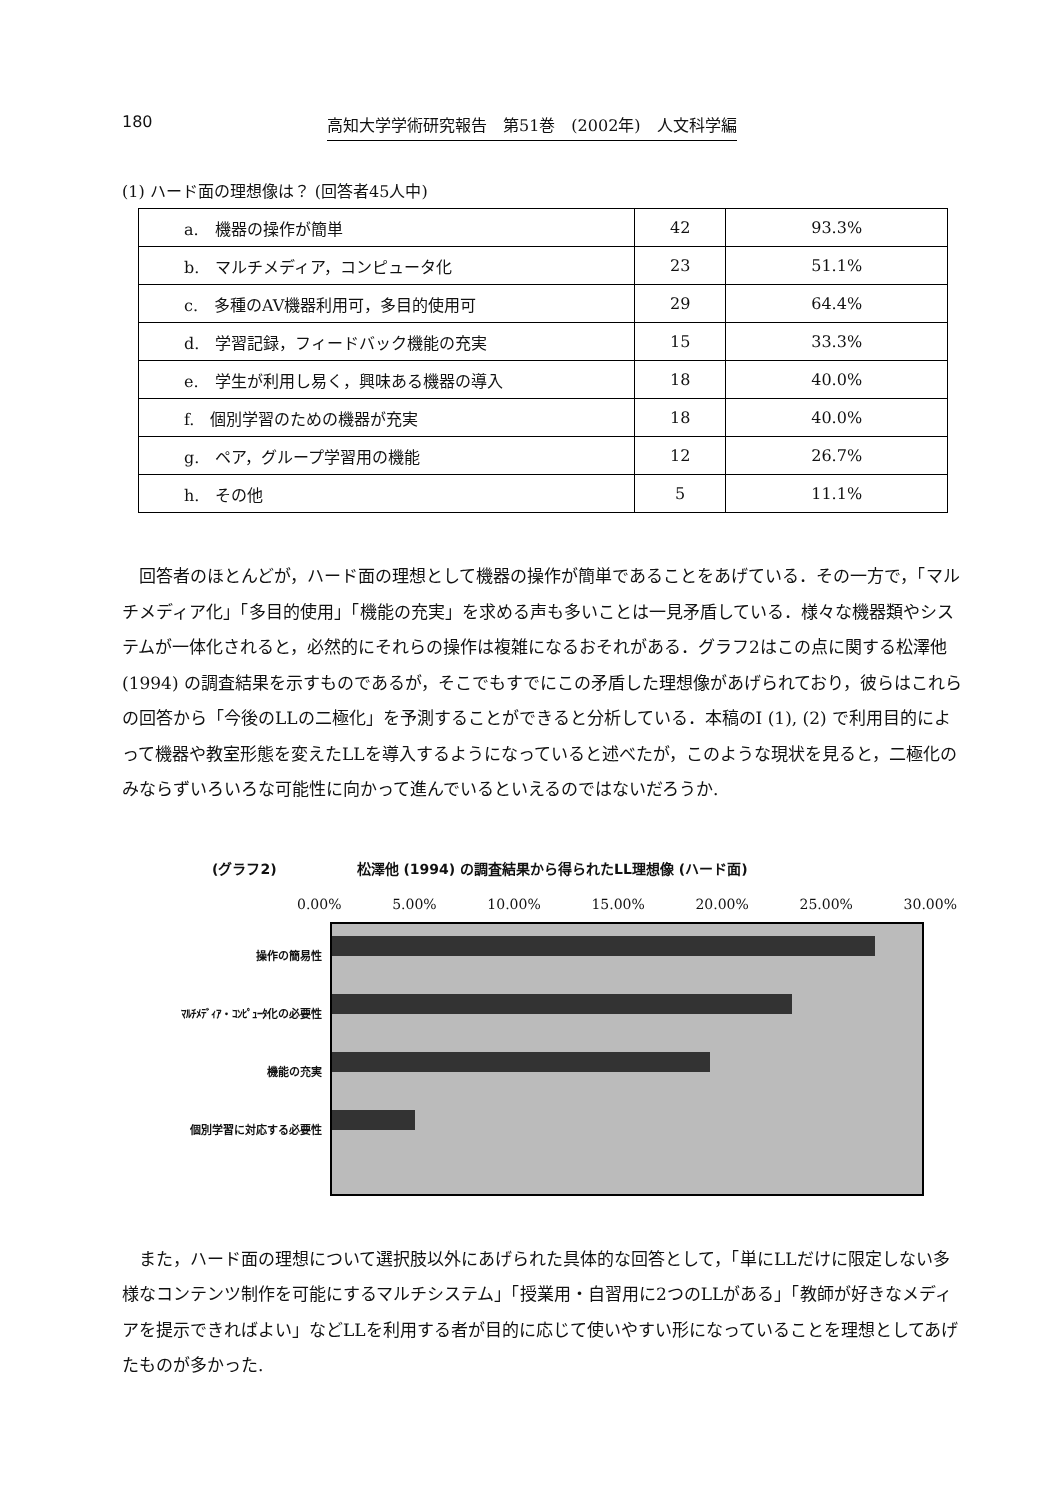180 高知大学学術研究報告　第51巻　(2002年)　人文科学編
(1) ハード面の理想像は？ (回答者45人中)
| a. 機器の操作が簡単 | 42 | 93.3% |
| b. マルチメディア，コンピュータ化 | 23 | 51.1% |
| c. 多種のAV機器利用可，多目的使用可 | 29 | 64.4% |
| d. 学習記録，フィードバック機能の充実 | 15 | 33.3% |
| e. 学生が利用し易く，興味ある機器の導入 | 18 | 40.0% |
| f. 個別学習のための機器が充実 | 18 | 40.0% |
| g. ペア，グループ学習用の機能 | 12 | 26.7% |
| h. その他 | 5 | 11.1% |
回答者のほとんどが，ハード面の理想として機器の操作が簡単であることをあげている．その一方で，「マルチメディア化」「多目的使用」「機能の充実」を求める声も多いことは一見矛盾している．様々な機器類やシステムが一体化されると，必然的にそれらの操作は複雑になるおそれがある．グラフ2はこの点に関する松澤他 (1994) の調査結果を示すものであるが，そこでもすでにこの矛盾した理想像があげられており，彼らはこれらの回答から「今後のLLの二極化」を予測することができると分析している．本稿のI (1), (2) で利用目的によって機器や教室形態を変えたLLを導入するようになっていると述べたが，このような現状を見ると，二極化のみならずいろいろな可能性に向かって進んでいるといえるのではないだろうか.
(グラフ2) 松澤他 (1994) の調査結果から得られたLL理想像 (ハード面)
0.00% 5.00% 10.00% 15.00% 20.00% 25.00% 30.00%
操作の簡易性
ﾏﾙﾁﾒﾃﾞｨｱ・ｺﾝﾋﾟｭｰﾀ化の必要性
機能の充実
個別学習に対応する必要性
また，ハード面の理想について選択肢以外にあげられた具体的な回答として，「単にLLだけに限定しない多様なコンテンツ制作を可能にするマルチシステム」「授業用・自習用に2つのLLがある」「教師が好きなメディアを提示できればよい」などLLを利用する者が目的に応じて使いやすい形になっていることを理想としてあげたものが多かった.